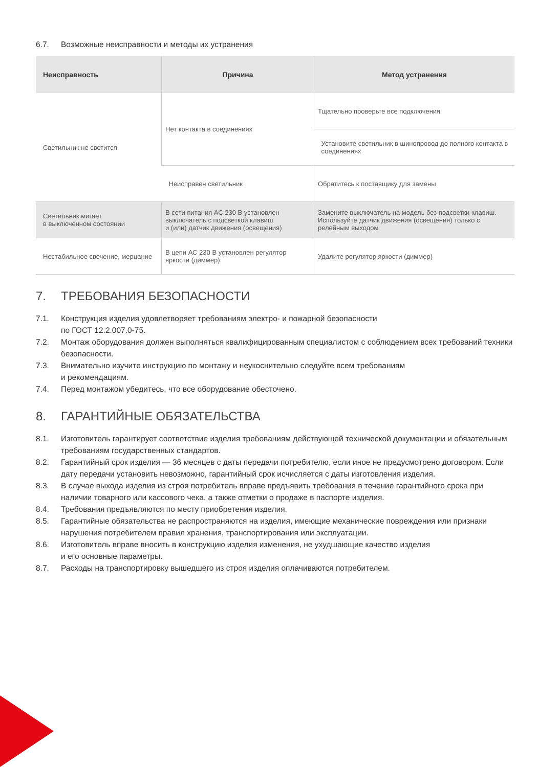6.7. Возможные неисправности и методы их устранения
| Неисправность | Причина | Метод устранения |
| --- | --- | --- |
| Светильник не светится | Нет контакта в соединениях | Тщательно проверьте все подключения |
| | | Установите светильник в шинопровод до полного контакта в соединениях |
| | Неисправен светильник | Обратитесь к поставщику для замены |
| Светильник мигает в выключенном состоянии | В сети питания АС 230 В установлен выключатель с подсветкой клавиш и (или) датчик движения (освещения) | Замените выключатель на модель без подсветки клавиш. Используйте датчик движения (освещения) только с релейным выходом |
| Нестабильное свечение, мерцание | В цепи АС 230 В установлен регулятор яркости (диммер) | Удалите регулятор яркости (диммер) |
7. ТРЕБОВАНИЯ БЕЗОПАСНОСТИ
7.1. Конструкция изделия удовлетворяет требованиям электро- и пожарной безопасности
по ГОСТ 12.2.007.0-75.
7.2. Монтаж оборудования должен выполняться квалифицированным специалистом с соблюдением всех требований техники безопасности.
7.3. Внимательно изучите инструкцию по монтажу и неукоснительно следуйте всем требованиям
и рекомендациям.
7.4. Перед монтажом убедитесь, что все оборудование обесточено.
8. ГАРАНТИЙНЫЕ ОБЯЗАТЕЛЬСТВА
8.1. Изготовитель гарантирует соответствие изделия требованиям действующей технической документации и обязательным требованиям государственных стандартов.
8.2. Гарантийный срок изделия — 36 месяцев с даты передачи потребителю, если иное не предусмотрено договором. Если дату передачи установить невозможно, гарантийный срок исчисляется с даты изготовления изделия.
8.3. В случае выхода изделия из строя потребитель вправе предъявить требования в течение гарантийного срока при наличии товарного или кассового чека, а также отметки о продаже в паспорте изделия.
8.4. Требования предъявляются по месту приобретения изделия.
8.5. Гарантийные обязательства не распространяются на изделия, имеющие механические повреждения или признаки нарушения потребителем правил хранения, транспортирования или эксплуатации.
8.6. Изготовитель вправе вносить в конструкцию изделия изменения, не ухудшающие качество изделия
и его основные параметры.
8.7. Расходы на транспортировку вышедшего из строя изделия оплачиваются потребителем.